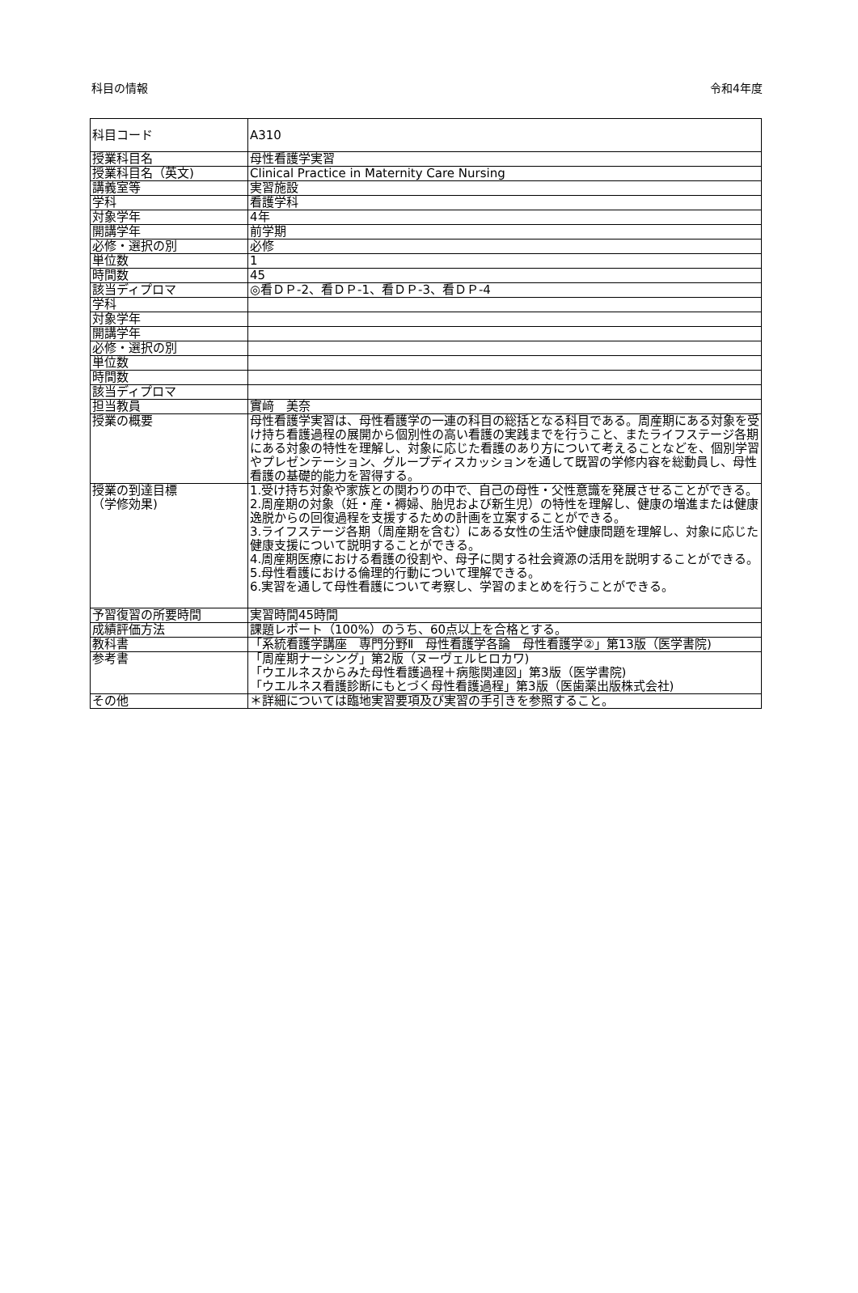科目の情報 令和4年度
| 科目コード | A310 |
| 授業科目名 | 母性看護学実習 |
| 授業科目名（英文) | Clinical Practice in Maternity Care Nursing |
| 講義室等 | 実習施設 |
| 学科 | 看護学科 |
| 対象学年 | 4年 |
| 開講学年 | 前学期 |
| 必修・選択の別 | 必修 |
| 単位数 | 1 |
| 時間数 | 45 |
| 該当ディプロマ | ◎看ＤＰ-2、看ＤＰ-1、看ＤＰ-3、看ＤＰ-4 |
| 学科 | |
| 対象学年 | |
| 開講学年 | |
| 必修・選択の別 | |
| 単位数 | |
| 時間数 | |
| 該当ディプロマ | |
| 担当教員 | 實﨑 美奈 |
| 授業の概要 | 母性看護学実習は、母性看護学の一連の科目の総括となる科目である。周産期にある対象を受け持ち看護過程の展開から個別性の高い看護の実践までを行うこと、またライフステージ各期にある対象の特性を理解し、対象に応じた看護のあり方について考えることなどを、個別学習やプレゼンテーション、グループディスカッションを通して既習の学修内容を総動員し、母性看護の基礎的能力を習得する。 |
| 授業の到達目標 （学修効果) | 1.受け持ち対象や家族との関わりの中で、自己の母性・父性意識を発展させることができる。 2.周産期の対象（妊・産・褥婦、胎児および新生児）の特性を理解し、健康の増進または健康逸脱からの回復過程を支援するための計画を立案することができる。 3.ライフステージ各期（周産期を含む）にある女性の生活や健康問題を理解し、対象に応じた健康支援について説明することができる。 4.周産期医療における看護の役割や、母子に関する社会資源の活用を説明することができる。 5.母性看護における倫理的行動について理解できる。 6.実習を通して母性看護について考察し、学習のまとめを行うことができる。 |
| 予習復習の所要時間 | 実習時間45時間 |
| 成績評価方法 | 課題レポート（100%）のうち、60点以上を合格とする。 |
| 教科書 | 「系統看護学講座 専門分野Ⅱ 母性看護学各論 母性看護学②」第13版（医学書院) |
| 参考書 | 「周産期ナーシング」第2版（ヌーヴェルヒロカワ) 「ウエルネスからみた母性看護過程＋病態関連図」第3版（医学書院) 「ウエルネス看護診断にもとづく母性看護過程」第3版（医歯薬出版株式会社) |
| その他 | ＊詳細については臨地実習要項及び実習の手引きを参照すること。 |